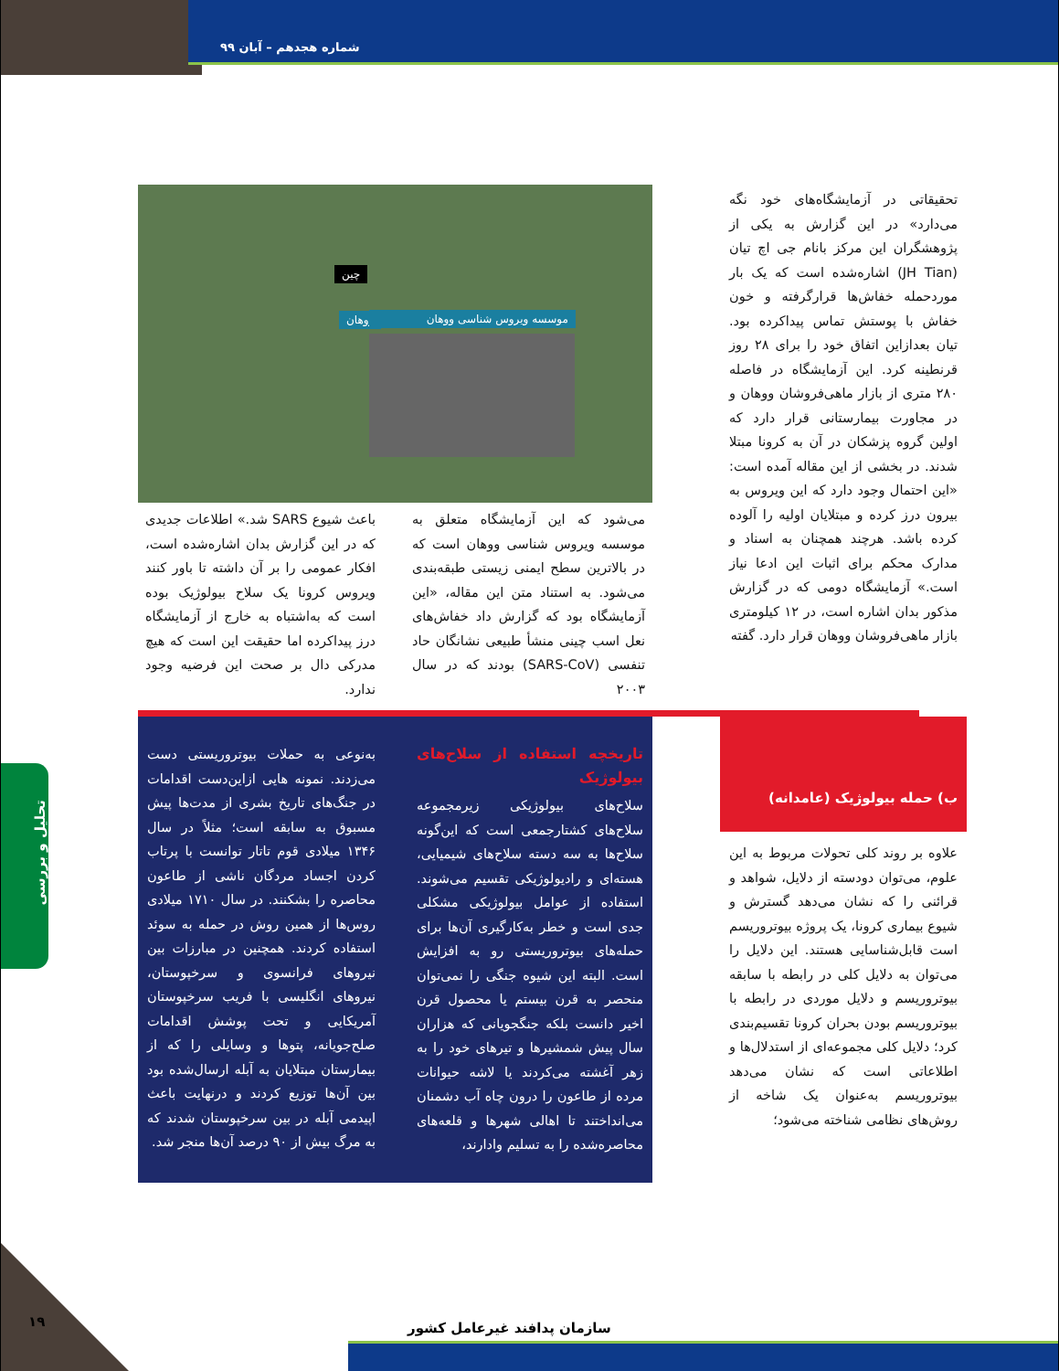شماره هجدهم – آبان ۹۹
تحقیقاتی در آزمایشگاه‌های خود نگه می‌دارد» در این گزارش به یکی از پژوهشگران این مرکز بانام جی اچ تیان (JH Tian) اشاره‌شده است که یک بار موردحمله خفاش‌ها قرارگرفته و خون خفاش با پوستش تماس پیداکرده بود. تیان بعدازاین اتفاق خود را برای ۲۸ روز قرنطینه کرد. این آزمایشگاه در فاصله ۲۸۰ متری از بازار ماهی‌فروشان ووهان و در مجاورت بیمارستانی قرار دارد که اولین گروه پزشکان در آن به کرونا مبتلا شدند. در بخشی از این مقاله آمده است: «این احتمال وجود دارد که این ویروس به بیرون درز کرده و مبتلایان اولیه را آلوده کرده باشد. هرچند همچنان به اسناد و مدارک محکم برای اثبات این ادعا نیاز است.» آزمایشگاه دومی که در گزارش مذکور بدان اشاره است، در ۱۲ کیلومتری بازار ماهی‌فروشان ووهان قرار دارد. گفته
چین
ووهان
موسسه ویروس شناسی ووهان
می‌شود که این آزمایشگاه متعلق به موسسه ویروس شناسی ووهان است که در بالاترین سطح ایمنی زیستی طبقه‌بندی می‌شود. به استناد متن این مقاله، «این آزمایشگاه بود که گزارش داد خفاش‌های نعل اسب چینی منشأ طبیعی نشانگان حاد تنفسی (SARS-CoV) بودند که در سال ۲۰۰۳
باعث شیوع SARS شد.» اطلاعات جدیدی که در این گزارش بدان اشاره‌شده است، افکار عمومی را بر آن داشته تا باور کنند ویروس کرونا یک سلاح بیولوژیک بوده است که به‌اشتباه به خارج از آزمایشگاه درز پیداکرده اما حقیقت این است که هیچ مدرکی دال بر صحت این فرضیه وجود ندارد.
ب) حمله بیولوژیک (عامدانه)
علاوه بر روند کلی تحولات مربوط به این علوم، می‌توان دودسته از دلایل، شواهد و قرائنی را که نشان می‌دهد گسترش و شیوع بیماری کرونا، یک پروژه بیوتروریسم است قابل‌شناسایی هستند. این دلایل را می‌توان به دلایل کلی در رابطه با سابقه بیوتروریسم و دلایل موردی در رابطه با بیوتروریسم بودن بحران کرونا تقسیم‌بندی کرد؛ دلایل کلی مجموعه‌ای از استدلال‌ها و اطلاعاتی است که نشان می‌دهد بیوتروریسم به‌عنوان یک شاخه از روش‌های نظامی شناخته می‌شود؛
تاریخچه استفاده از سلاح‌های بیولوژیک
سلاح‌های بیولوژیکی زیرمجموعه سلاح‌های کشتارجمعی است که این‌گونه سلاح‌ها به سه دسته سلاح‌های شیمیایی، هسته‌ای و رادیولوژیکی تقسیم می‌شوند. استفاده از عوامل بیولوژیکی مشکلی جدی است و خطر به‌کارگیری آن‌ها برای حمله‌های بیوتروریستی رو به افزایش است. البته این شیوه جنگی را نمی‌توان منحصر به قرن بیستم یا محصول قرن اخیر دانست بلکه جنگجویانی که هزاران سال پیش شمشیرها و تیرهای خود را به زهر آغشته می‌کردند یا لاشه حیوانات مرده از طاعون را درون چاه آب دشمنان می‌انداختند تا اهالی شهرها و قلعه‌های محاصره‌شده را به تسلیم وادارند،
به‌نوعی به حملات بیوتروریستی دست می‌زدند. نمونه هایی ازاین‌دست اقدامات در جنگ‌های تاریخ بشری از مدت‌ها پیش مسبوق به سابقه است؛ مثلاً در سال ۱۳۴۶ میلادی قوم تاتار توانست با پرتاب کردن اجساد مردگان ناشی از طاعون محاصره را بشکنند. در سال ۱۷۱۰ میلادی روس‌ها از همین روش در حمله به سوئد استفاده کردند. همچنین در مبارزات بین نیروهای فرانسوی و سرخپوستان، نیروهای انگلیسی با فریب سرخپوستان آمریکایی و تحت پوشش اقدامات صلح‌جویانه، پتوها و وسایلی را که از بیمارستان مبتلایان به آبله ارسال‌شده بود بین آن‌ها توزیع کردند و درنهایت باعث اپیدمی آبله در بین سرخپوستان شدند که به مرگ بیش از ۹۰ درصد آن‌ها منجر شد.
تحلیل و بررسی
۱۹ سازمان پدافند غیرعامل کشور